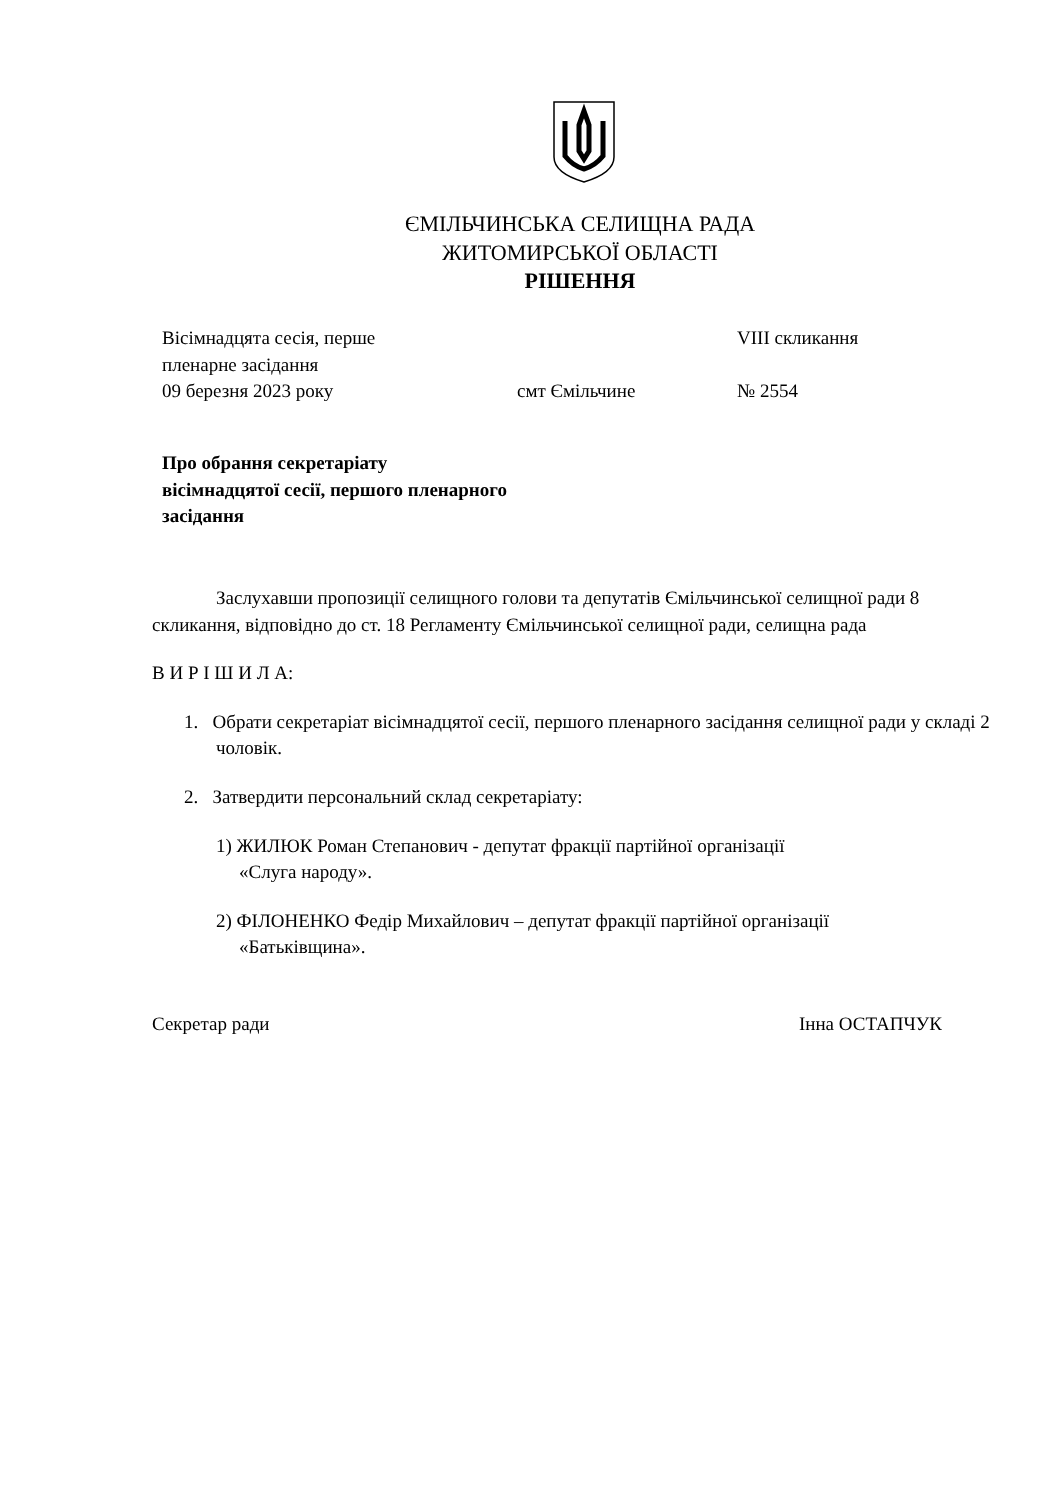ЄМІЛЬЧИНСЬКА СЕЛИЩНА РАДА
ЖИТОМИРСЬКОЇ ОБЛАСТІ
РІШЕННЯ
Вісімнадцята сесія, перше
пленарне засідання
VIII скликання
09 березня 2023 року смт Ємільчине № 2554
Про обрання секретаріату
вісімнадцятої сесії, першого пленарного
засідання
Заслухавши пропозиції селищного голови та депутатів Ємільчинської селищної ради 8 скликання, відповідно до ст. 18 Регламенту Ємільчинської селищної ради, селищна рада
В И Р І Ш И Л А:
1. Обрати секретаріат вісімнадцятої сесії, першого пленарного засідання селищної ради у складі 2 чоловік.
2. Затвердити персональний склад секретаріату:
1) ЖИЛЮК Роман Степанович - депутат фракції партійної організації
«Слуга народу».
2) ФІЛОНЕНКО Федір Михайлович – депутат фракції партійної організації
«Батьківщина».
Секретар ради Інна ОСТАПЧУК